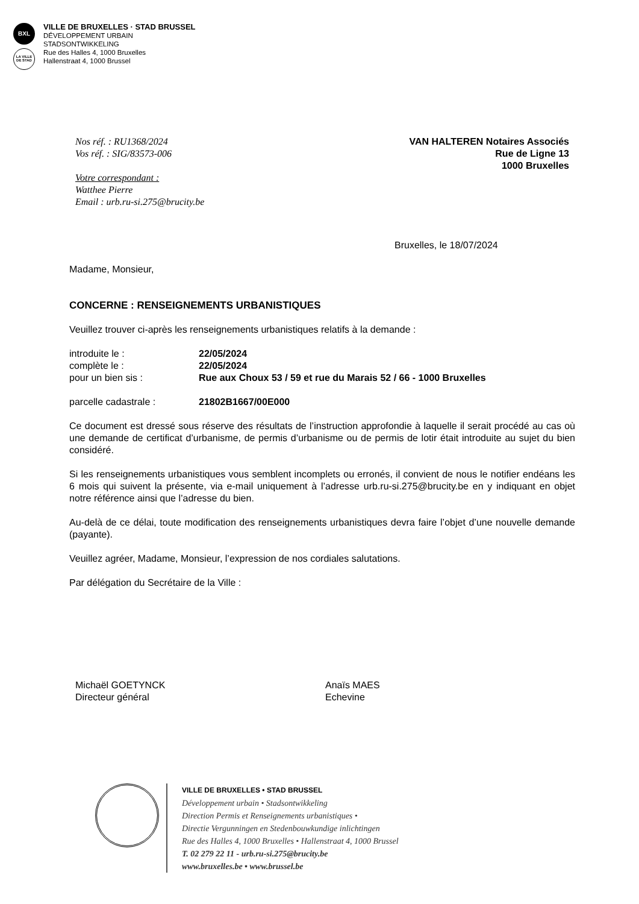BXL
LA VILLE DE STAD
VILLE DE BRUXELLES · STAD BRUSSEL
DÉVELOPPEMENT URBAIN
STADSONTWIKKELING
Rue des Halles 4, 1000 Bruxelles
Hallenstraat 4, 1000 Brussel
Nos réf. : RU1368/2024
Vos réf. : SIG/83573-006
Votre correspondant :
Watthee Pierre
Email : urb.ru-si.275@brucity.be
VAN HALTEREN Notaires Associés
Rue de Ligne 13
1000 Bruxelles
Bruxelles, le 18/07/2024
Madame, Monsieur,
CONCERNE : RENSEIGNEMENTS URBANISTIQUES
Veuillez trouver ci-après les renseignements urbanistiques relatifs à la demande :
introduite le : 22/05/2024
complète le : 22/05/2024
pour un bien sis : Rue aux Choux 53 / 59 et rue du Marais 52 / 66 - 1000 Bruxelles
parcelle cadastrale : 21802B1667/00E000
Ce document est dressé sous réserve des résultats de l’instruction approfondie à laquelle il serait procédé au cas où une demande de certificat d’urbanisme, de permis d’urbanisme ou de permis de lotir était introduite au sujet du bien considéré.
Si les renseignements urbanistiques vous semblent incomplets ou erronés, il convient de nous le notifier endéans les 6 mois qui suivent la présente, via e-mail uniquement à l’adresse urb.ru-si.275@brucity.be en y indiquant en objet notre référence ainsi que l’adresse du bien.
Au-delà de ce délai, toute modification des renseignements urbanistiques devra faire l’objet d’une nouvelle demande (payante).
Veuillez agréer, Madame, Monsieur, l’expression de nos cordiales salutations.
Par délégation du Secrétaire de la Ville :
Michaël GOETYNCK
Directeur général
Anaïs MAES
Echevine
VILLE DE BRUXELLES • STAD BRUSSEL
Développement urbain • Stadsontwikkeling
Direction Permis et Renseignements urbanistiques •
Directie Vergunningen en Stedenbouwkundige inlichtingen
Rue des Halles 4, 1000 Bruxelles • Hallenstraat 4, 1000 Brussel
T. 02 279 22 11 - urb.ru-si.275@brucity.be
www.bruxelles.be • www.brussel.be